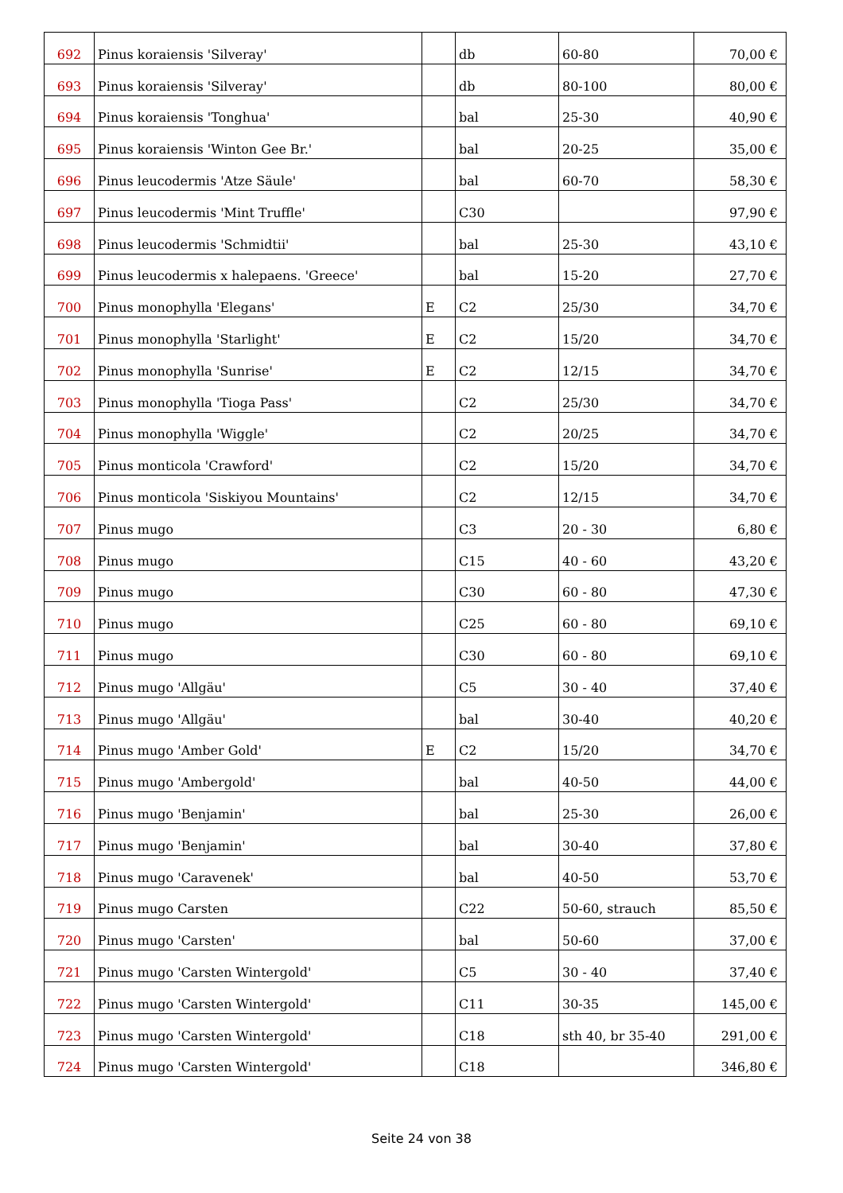| 692 | Pinus koraiensis 'Silveray' | | db | 60-80 | 70,00 € |
| 693 | Pinus koraiensis 'Silveray' | | db | 80-100 | 80,00 € |
| 694 | Pinus koraiensis 'Tonghua' | | bal | 25-30 | 40,90 € |
| 695 | Pinus koraiensis 'Winton Gee Br.' | | bal | 20-25 | 35,00 € |
| 696 | Pinus leucodermis 'Atze Säule' | | bal | 60-70 | 58,30 € |
| 697 | Pinus leucodermis 'Mint Truffle' | | C30 | | 97,90 € |
| 698 | Pinus leucodermis 'Schmidtii' | | bal | 25-30 | 43,10 € |
| 699 | Pinus leucodermis x halepaens. 'Greece' | | bal | 15-20 | 27,70 € |
| 700 | Pinus monophylla 'Elegans' | E | C2 | 25/30 | 34,70 € |
| 701 | Pinus monophylla 'Starlight' | E | C2 | 15/20 | 34,70 € |
| 702 | Pinus monophylla 'Sunrise' | E | C2 | 12/15 | 34,70 € |
| 703 | Pinus monophylla 'Tioga Pass' | | C2 | 25/30 | 34,70 € |
| 704 | Pinus monophylla 'Wiggle' | | C2 | 20/25 | 34,70 € |
| 705 | Pinus monticola 'Crawford' | | C2 | 15/20 | 34,70 € |
| 706 | Pinus monticola 'Siskiyou Mountains' | | C2 | 12/15 | 34,70 € |
| 707 | Pinus mugo | | C3 | 20 - 30 | 6,80 € |
| 708 | Pinus mugo | | C15 | 40 - 60 | 43,20 € |
| 709 | Pinus mugo | | C30 | 60 - 80 | 47,30 € |
| 710 | Pinus mugo | | C25 | 60 - 80 | 69,10 € |
| 711 | Pinus mugo | | C30 | 60 - 80 | 69,10 € |
| 712 | Pinus mugo 'Allgäu' | | C5 | 30 - 40 | 37,40 € |
| 713 | Pinus mugo 'Allgäu' | | bal | 30-40 | 40,20 € |
| 714 | Pinus mugo 'Amber Gold' | E | C2 | 15/20 | 34,70 € |
| 715 | Pinus mugo 'Ambergold' | | bal | 40-50 | 44,00 € |
| 716 | Pinus mugo 'Benjamin' | | bal | 25-30 | 26,00 € |
| 717 | Pinus mugo 'Benjamin' | | bal | 30-40 | 37,80 € |
| 718 | Pinus mugo 'Caravenek' | | bal | 40-50 | 53,70 € |
| 719 | Pinus mugo Carsten | | C22 | 50-60, strauch | 85,50 € |
| 720 | Pinus mugo 'Carsten' | | bal | 50-60 | 37,00 € |
| 721 | Pinus mugo 'Carsten Wintergold' | | C5 | 30 - 40 | 37,40 € |
| 722 | Pinus mugo 'Carsten Wintergold' | | C11 | 30-35 | 145,00 € |
| 723 | Pinus mugo 'Carsten Wintergold' | | C18 | sth 40, br 35-40 | 291,00 € |
| 724 | Pinus mugo 'Carsten Wintergold' | | C18 | | 346,80 € |
Seite 24 von 38